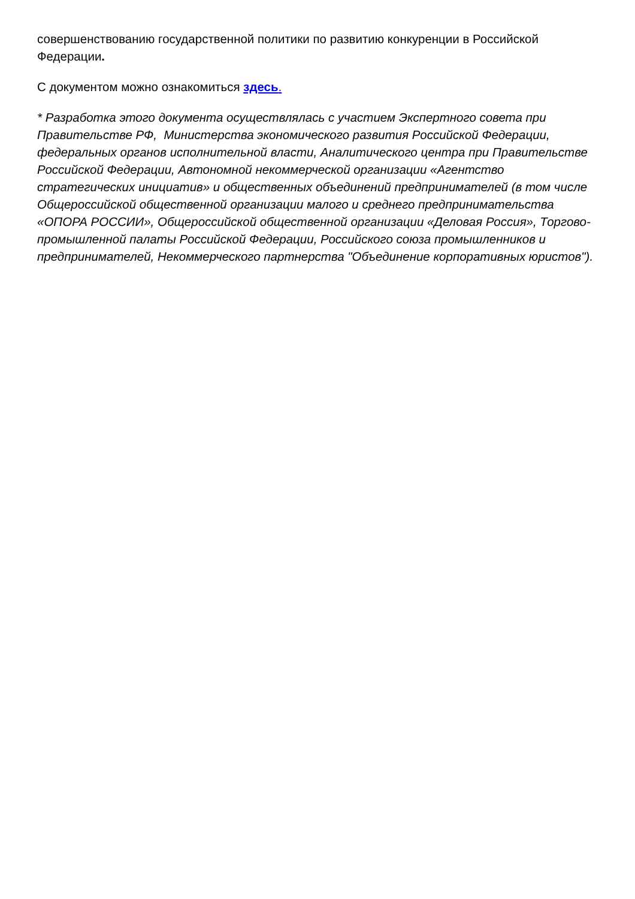совершенствованию государственной политики по развитию конкуренции в Российской Федерации.
С документом можно ознакомиться здесь.
* Разработка этого документа осуществлялась с участием Экспертного совета при Правительстве РФ, Министерства экономического развития Российской Федерации, федеральных органов исполнительной власти, Аналитического центра при Правительстве Российской Федерации, Автономной некоммерческой организации «Агентство стратегических инициатив» и общественных объединений предпринимателей (в том числе Общероссийской общественной организации малого и среднего предпринимательства «ОПОРА РОССИИ», Общероссийской общественной организации «Деловая Россия», Торгово-промышленной палаты Российской Федерации, Российского союза промышленников и предпринимателей, Некоммерческого партнерства "Объединение корпоративных юристов").